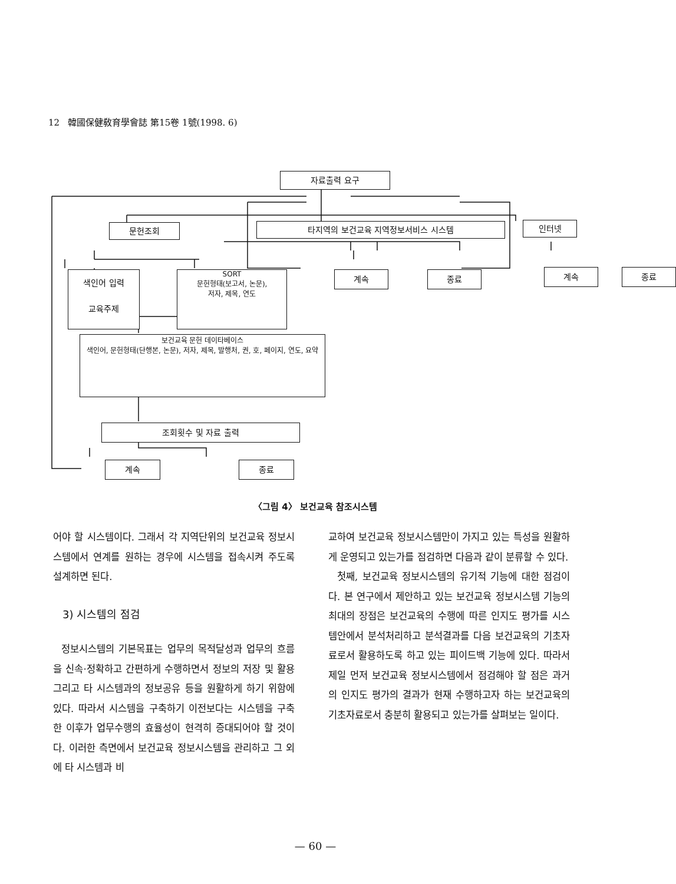12 韓國保健敎育學會誌 第15卷 1號(1998. 6)
자료출력 요구
문헌조회 타지역의 보건교육 지역정보서비스 시스템 인터넷
색인어 입력
교육주제
SORT
문헌형태(보고서, 논문),
저자, 제목, 연도
계속 종료 계속 종료
보건교육 문헌 데이타베이스
색인어, 문헌형태(단행본, 논문), 저자, 제목, 발행처, 권, 호, 페이지, 연도, 요약
조회횟수 및 자료 출력
계속 종료
〈그림 4〉 보건교육 참조시스템
어야 할 시스템이다. 그래서 각 지역단위의 보건교육 정보시스템에서 연계를 원하는 경우에 시스템을 접속시켜 주도록 설계하면 된다.
3) 시스템의 점검
정보시스템의 기본목표는 업무의 목적달성과 업무의 흐름을 신속·정확하고 간편하게 수행하면서 정보의 저장 및 활용 그리고 타 시스템과의 정보공유 등을 원활하게 하기 위함에 있다. 따라서 시스템을 구축하기 이전보다는 시스템을 구축한 이후가 업무수행의 효율성이 현격히 증대되어야 할 것이다. 이러한 측면에서 보건교육 정보시스템을 관리하고 그 외에 타 시스템과 비
교하여 보건교육 정보시스템만이 가지고 있는 특성을 원활하게 운영되고 있는가를 점검하면 다음과 같이 분류할 수 있다.
첫째, 보건교육 정보시스템의 유기적 기능에 대한 점검이다. 본 연구에서 제안하고 있는 보건교육 정보시스템 기능의 최대의 장점은 보건교육의 수행에 따른 인지도 평가를 시스템안에서 분석처리하고 분석결과를 다음 보건교육의 기초자료로서 활용하도록 하고 있는 피이드백 기능에 있다. 따라서 제일 먼저 보건교육 정보시스템에서 점검해야 할 점은 과거의 인지도 평가의 결과가 현재 수행하고자 하는 보건교육의 기초자료로서 충분히 활용되고 있는가를 살펴보는 일이다.
— 60 —